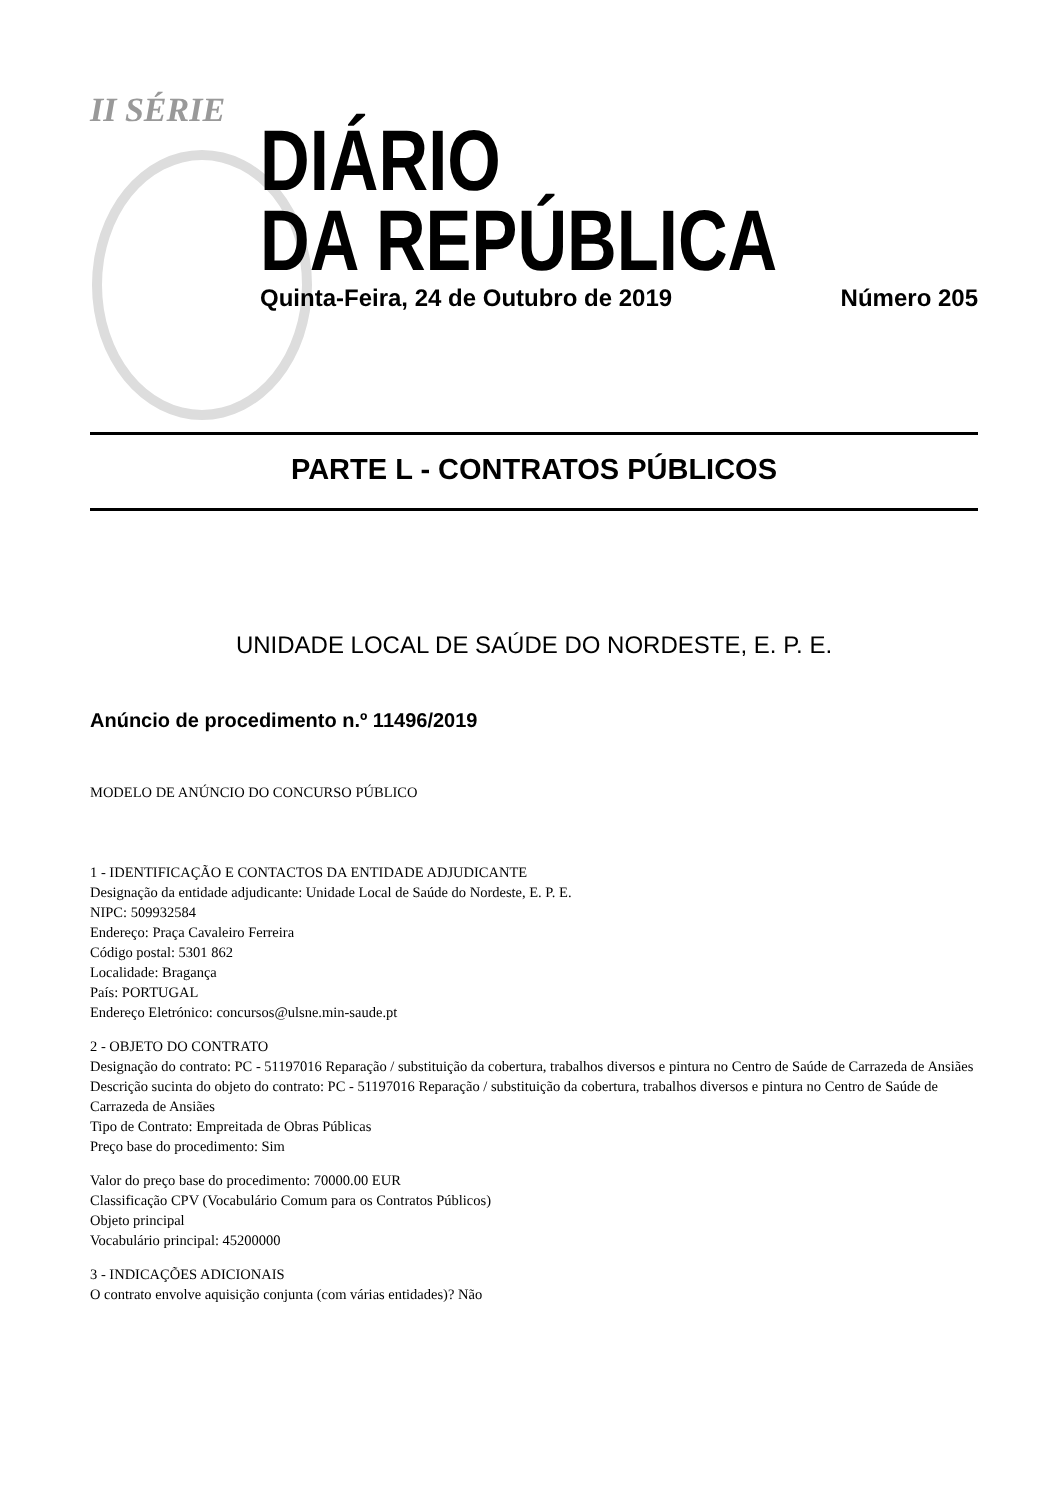II SÉRIE
DIÁRIO
DA REPÚBLICA
Quinta-Feira, 24 de Outubro de 2019 Número 205
PARTE L - CONTRATOS PÚBLICOS
UNIDADE LOCAL DE SAÚDE DO NORDESTE, E. P. E.
Anúncio de procedimento n.º 11496/2019
MODELO DE ANÚNCIO DO CONCURSO PÚBLICO
1 - IDENTIFICAÇÃO E CONTACTOS DA ENTIDADE ADJUDICANTE
Designação da entidade adjudicante: Unidade Local de Saúde do Nordeste, E. P. E.
NIPC: 509932584
Endereço: Praça Cavaleiro Ferreira
Código postal: 5301 862
Localidade: Bragança
País: PORTUGAL
Endereço Eletrónico: concursos@ulsne.min-saude.pt
2 - OBJETO DO CONTRATO
Designação do contrato: PC - 51197016 Reparação / substituição da cobertura, trabalhos diversos e pintura no Centro de Saúde de Carrazeda de Ansiães
Descrição sucinta do objeto do contrato: PC - 51197016 Reparação / substituição da cobertura, trabalhos diversos e pintura no Centro de Saúde de Carrazeda de Ansiães
Tipo de Contrato: Empreitada de Obras Públicas
Preço base do procedimento: Sim
Valor do preço base do procedimento: 70000.00 EUR
Classificação CPV (Vocabulário Comum para os Contratos Públicos)
Objeto principal
Vocabulário principal: 45200000
3 - INDICAÇÕES ADICIONAIS
O contrato envolve aquisição conjunta (com várias entidades)? Não